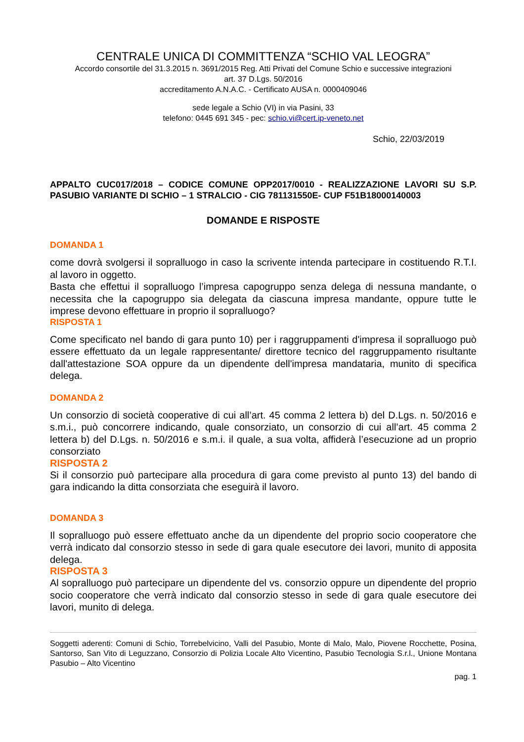CENTRALE UNICA DI COMMITTENZA “SCHIO VAL LEOGRA”
Accordo consortile del 31.3.2015 n. 3691/2015 Reg. Atti Privati del Comune Schio e successive integrazioni
art. 37 D.Lgs. 50/2016
accreditamento A.N.A.C. - Certificato AUSA n. 0000409046
sede legale a Schio (VI) in via Pasini, 33
telefono: 0445 691 345 - pec: schio.vi@cert.ip-veneto.net
Schio, 22/03/2019
APPALTO CUC017/2018 – CODICE COMUNE OPP2017/0010 - REALIZZAZIONE LAVORI SU S.P. PASUBIO VARIANTE DI SCHIO – 1 STRALCIO - CIG 781131550E- CUP F51B18000140003
DOMANDE E RISPOSTE
DOMANDA 1
come dovrà svolgersi il sopralluogo in caso la scrivente intenda partecipare in costituendo R.T.I. al lavoro in oggetto.
Basta che effettui il sopralluogo l’impresa capogruppo senza delega di nessuna mandante, o necessita che la capogruppo sia delegata da ciascuna impresa mandante, oppure tutte le imprese devono effettuare in proprio il sopralluogo?
RISPOSTA 1
Come specificato nel bando di gara punto 10) per i raggruppamenti d'impresa il sopralluogo può essere effettuato da un legale rappresentante/ direttore tecnico del raggruppamento risultante dall'attestazione SOA oppure da un dipendente dell'impresa mandataria, munito di specifica delega.
DOMANDA 2
Un consorzio di società cooperative di cui all’art. 45 comma 2 lettera b) del D.Lgs. n. 50/2016 e s.m.i., può concorrere indicando, quale consorziato, un consorzio di cui all’art. 45 comma 2 lettera b) del D.Lgs. n. 50/2016 e s.m.i. il quale, a sua volta, affiderà l’esecuzione ad un proprio consorziato
RISPOSTA 2
Si il consorzio può partecipare alla procedura di gara come previsto al punto 13) del bando di gara indicando la ditta consorziata che eseguirà il lavoro.
DOMANDA 3
Il sopralluogo può essere effettuato anche da un dipendente del proprio socio cooperatore che verrà indicato dal consorzio stesso in sede di gara quale esecutore dei lavori, munito di apposita delega.
RISPOSTA 3
Al sopralluogo può partecipare un dipendente del vs. consorzio oppure un dipendente del proprio socio cooperatore che verrà indicato dal consorzio stesso in sede di gara quale esecutore dei lavori, munito di delega.
Soggetti aderenti: Comuni di Schio, Torrebelvicino, Valli del Pasubio, Monte di Malo, Malo, Piovene Rocchette, Posina, Santorso, San Vito di Leguzzano, Consorzio di Polizia Locale Alto Vicentino, Pasubio Tecnologia S.r.l., Unione Montana Pasubio – Alto Vicentino
pag. 1